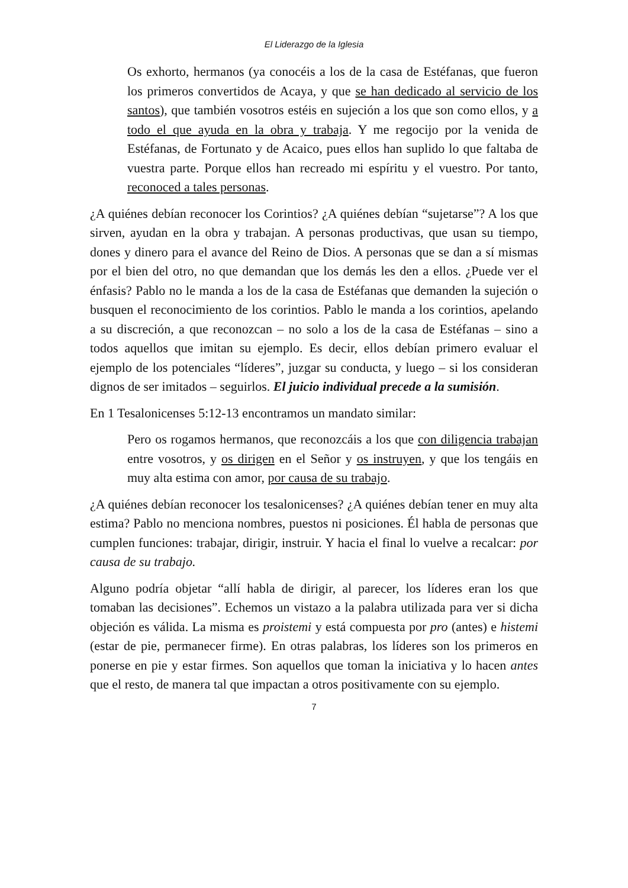El Liderazgo de la Iglesia
Os exhorto, hermanos (ya conocéis a los de la casa de Estéfanas, que fueron los primeros convertidos de Acaya, y que se han dedicado al servicio de los santos), que también vosotros estéis en sujeción a los que son como ellos, y a todo el que ayuda en la obra y trabaja. Y me regocijo por la venida de Estéfanas, de Fortunato y de Acaico, pues ellos han suplido lo que faltaba de vuestra parte. Porque ellos han recreado mi espíritu y el vuestro. Por tanto, reconoced a tales personas.
¿A quiénes debían reconocer los Corintios? ¿A quiénes debían “sujetarse”? A los que sirven, ayudan en la obra y trabajan. A personas productivas, que usan su tiempo, dones y dinero para el avance del Reino de Dios. A personas que se dan a sí mismas por el bien del otro, no que demandan que los demás les den a ellos. ¿Puede ver el énfasis? Pablo no le manda a los de la casa de Estéfanas que demanden la sujeción o busquen el reconocimiento de los corintios. Pablo le manda a los corintios, apelando a su discreción, a que reconozcan – no solo a los de la casa de Estéfanas – sino a todos aquellos que imitan su ejemplo. Es decir, ellos debían primero evaluar el ejemplo de los potenciales “líderes”, juzgar su conducta, y luego – si los consideran dignos de ser imitados – seguirlos. El juicio individual precede a la sumisión.
En 1 Tesalonicenses 5:12-13 encontramos un mandato similar:
Pero os rogamos hermanos, que reconozcáis a los que con diligencia trabajan entre vosotros, y os dirigen en el Señor y os instruyen, y que los tengáis en muy alta estima con amor, por causa de su trabajo.
¿A quiénes debían reconocer los tesalonicenses? ¿A quiénes debían tener en muy alta estima? Pablo no menciona nombres, puestos ni posiciones. Él habla de personas que cumplen funciones: trabajar, dirigir, instruir. Y hacia el final lo vuelve a recalcar: por causa de su trabajo.
Alguno podría objetar “allí habla de dirigir, al parecer, los líderes eran los que tomaban las decisiones”. Echemos un vistazo a la palabra utilizada para ver si dicha objeción es válida. La misma es proistemi y está compuesta por pro (antes) e histemi (estar de pie, permanecer firme). En otras palabras, los líderes son los primeros en ponerse en pie y estar firmes. Son aquellos que toman la iniciativa y lo hacen antes que el resto, de manera tal que impactan a otros positivamente con su ejemplo.
7